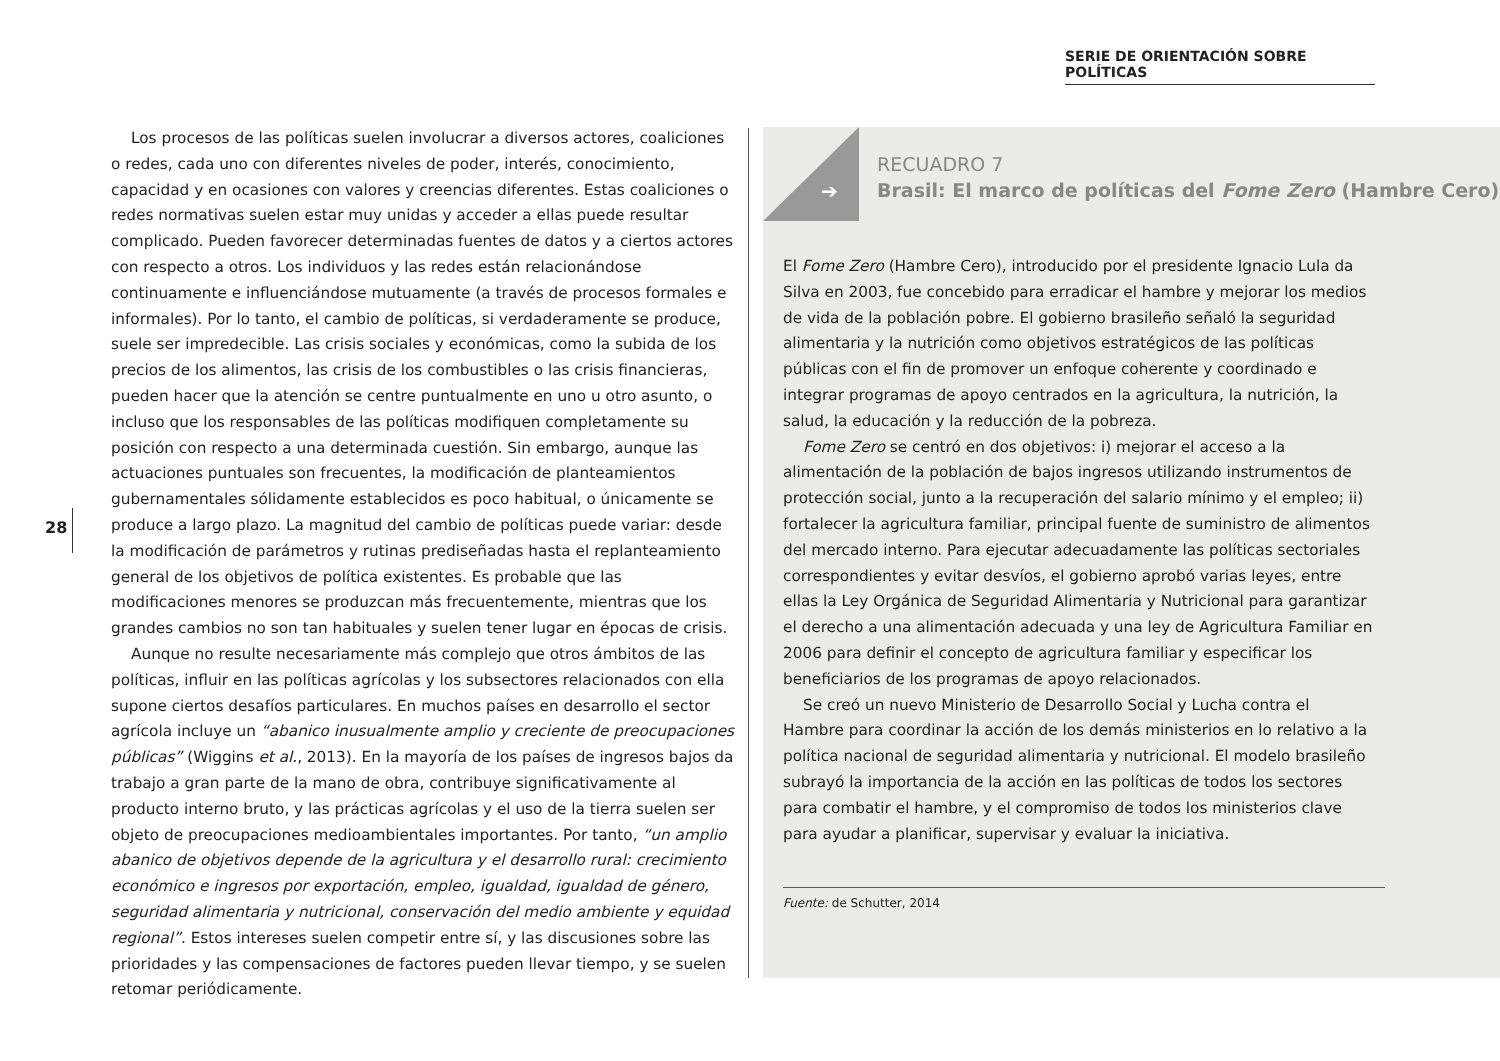SERIE DE ORIENTACIÓN SOBRE POLÍTICAS
Los procesos de las políticas suelen involucrar a diversos actores, coaliciones o redes, cada uno con diferentes niveles de poder, interés, conocimiento, capacidad y en ocasiones con valores y creencias diferentes. Estas coaliciones o redes normativas suelen estar muy unidas y acceder a ellas puede resultar complicado. Pueden favorecer determinadas fuentes de datos y a ciertos actores con respecto a otros. Los individuos y las redes están relacionándose continuamente e influenciándose mutuamente (a través de procesos formales e informales). Por lo tanto, el cambio de políticas, si verdaderamente se produce, suele ser impredecible. Las crisis sociales y económicas, como la subida de los precios de los alimentos, las crisis de los combustibles o las crisis financieras, pueden hacer que la atención se centre puntualmente en uno u otro asunto, o incluso que los responsables de las políticas modifiquen completamente su posición con respecto a una determinada cuestión. Sin embargo, aunque las actuaciones puntuales son frecuentes, la modificación de planteamientos gubernamentales sólidamente establecidos es poco habitual, o únicamente se produce a largo plazo. La magnitud del cambio de políticas puede variar: desde la modificación de parámetros y rutinas prediseñadas hasta el replanteamiento general de los objetivos de política existentes. Es probable que las modificaciones menores se produzcan más frecuentemente, mientras que los grandes cambios no son tan habituales y suelen tener lugar en épocas de crisis.
Aunque no resulte necesariamente más complejo que otros ámbitos de las políticas, influir en las políticas agrícolas y los subsectores relacionados con ella supone ciertos desafíos particulares. En muchos países en desarrollo el sector agrícola incluye un “abanico inusualmente amplio y creciente de preocupaciones públicas” (Wiggins et al., 2013). En la mayoría de los países de ingresos bajos da trabajo a gran parte de la mano de obra, contribuye significativamente al producto interno bruto, y las prácticas agrícolas y el uso de la tierra suelen ser objeto de preocupaciones medioambientales importantes. Por tanto, “un amplio abanico de objetivos depende de la agricultura y el desarrollo rural: crecimiento económico e ingresos por exportación, empleo, igualdad, igualdad de género, seguridad alimentaria y nutricional, conservación del medio ambiente y equidad regional”. Estos intereses suelen competir entre sí, y las discusiones sobre las prioridades y las compensaciones de factores pueden llevar tiempo, y se suelen retomar periódicamente.
28
➔
RECUADRO 7
Brasil: El marco de políticas del Fome Zero (Hambre Cero)
El Fome Zero (Hambre Cero), introducido por el presidente Ignacio Lula da Silva en 2003, fue concebido para erradicar el hambre y mejorar los medios de vida de la población pobre. El gobierno brasileño señaló la seguridad alimentaria y la nutrición como objetivos estratégicos de las políticas públicas con el fin de promover un enfoque coherente y coordinado e integrar programas de apoyo centrados en la agricultura, la nutrición, la salud, la educación y la reducción de la pobreza.
Fome Zero se centró en dos objetivos: i) mejorar el acceso a la alimentación de la población de bajos ingresos utilizando instrumentos de protección social, junto a la recuperación del salario mínimo y el empleo; ii) fortalecer la agricultura familiar, principal fuente de suministro de alimentos del mercado interno. Para ejecutar adecuadamente las políticas sectoriales correspondientes y evitar desvíos, el gobierno aprobó varias leyes, entre ellas la Ley Orgánica de Seguridad Alimentaria y Nutricional para garantizar el derecho a una alimentación adecuada y una ley de Agricultura Familiar en 2006 para definir el concepto de agricultura familiar y especificar los beneficiarios de los programas de apoyo relacionados.
Se creó un nuevo Ministerio de Desarrollo Social y Lucha contra el Hambre para coordinar la acción de los demás ministerios en lo relativo a la política nacional de seguridad alimentaria y nutricional. El modelo brasileño subrayó la importancia de la acción en las políticas de todos los sectores para combatir el hambre, y el compromiso de todos los ministerios clave para ayudar a planificar, supervisar y evaluar la iniciativa.
Fuente: de Schutter, 2014